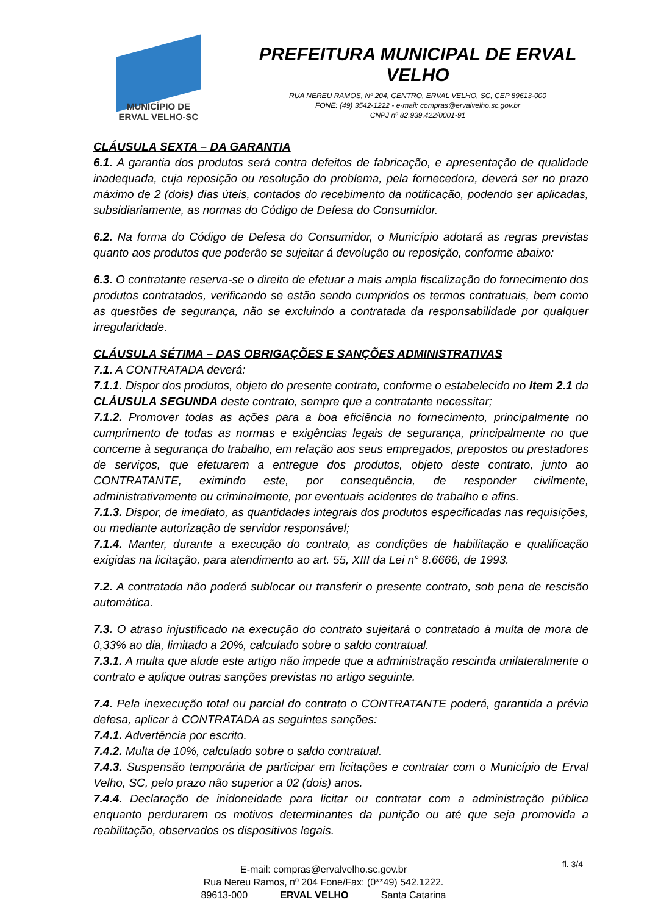MUNICÍPIO DE
ERVAL VELHO-SC
PREFEITURA MUNICIPAL DE ERVAL VELHO
RUA NEREU RAMOS, Nº 204, CENTRO, ERVAL VELHO, SC, CEP 89613-000
FONE: (49) 3542-1222 - e-mail: compras@ervalvelho.sc.gov.br
CNPJ nº 82.939.422/0001-91
CLÁUSULA SEXTA – DA GARANTIA
6.1. A garantia dos produtos será contra defeitos de fabricação, e apresentação de qualidade inadequada, cuja reposição ou resolução do problema, pela fornecedora, deverá ser no prazo máximo de 2 (dois) dias úteis, contados do recebimento da notificação, podendo ser aplicadas, subsidiariamente, as normas do Código de Defesa do Consumidor.
6.2. Na forma do Código de Defesa do Consumidor, o Município adotará as regras previstas quanto aos produtos que poderão se sujeitar á devolução ou reposição, conforme abaixo:
6.3. O contratante reserva-se o direito de efetuar a mais ampla fiscalização do fornecimento dos produtos contratados, verificando se estão sendo cumpridos os termos contratuais, bem como as questões de segurança, não se excluindo a contratada da responsabilidade por qualquer irregularidade.
CLÁUSULA SÉTIMA – DAS OBRIGAÇÕES E SANÇÕES ADMINISTRATIVAS
7.1. A CONTRATADA deverá:
7.1.1. Dispor dos produtos, objeto do presente contrato, conforme o estabelecido no Item 2.1 da CLÁUSULA SEGUNDA deste contrato, sempre que a contratante necessitar;
7.1.2. Promover todas as ações para a boa eficiência no fornecimento, principalmente no cumprimento de todas as normas e exigências legais de segurança, principalmente no que concerne à segurança do trabalho, em relação aos seus empregados, prepostos ou prestadores de serviços, que efetuarem a entregue dos produtos, objeto deste contrato, junto ao CONTRATANTE, eximindo este, por consequência, de responder civilmente, administrativamente ou criminalmente, por eventuais acidentes de trabalho e afins.
7.1.3. Dispor, de imediato, as quantidades integrais dos produtos especificadas nas requisições, ou mediante autorização de servidor responsável;
7.1.4. Manter, durante a execução do contrato, as condições de habilitação e qualificação exigidas na licitação, para atendimento ao art. 55, XIII da Lei n° 8.6666, de 1993.
7.2. A contratada não poderá sublocar ou transferir o presente contrato, sob pena de rescisão automática.
7.3. O atraso injustificado na execução do contrato sujeitará o contratado à multa de mora de 0,33% ao dia, limitado a 20%, calculado sobre o saldo contratual.
7.3.1. A multa que alude este artigo não impede que a administração rescinda unilateralmente o contrato e aplique outras sanções previstas no artigo seguinte.
7.4. Pela inexecução total ou parcial do contrato o CONTRATANTE poderá, garantida a prévia defesa, aplicar à CONTRATADA as seguintes sanções:
7.4.1. Advertência por escrito.
7.4.2. Multa de 10%, calculado sobre o saldo contratual.
7.4.3. Suspensão temporária de participar em licitações e contratar com o Município de Erval Velho, SC, pelo prazo não superior a 02 (dois) anos.
7.4.4. Declaração de inidoneidade para licitar ou contratar com a administração pública enquanto perdurarem os motivos determinantes da punição ou até que seja promovida a reabilitação, observados os dispositivos legais.
E-mail: compras@ervalvelho.sc.gov.br
Rua Nereu Ramos, nº 204 Fone/Fax: (0**49) 542.1222.
89613-000 ERVAL VELHO Santa Catarina
fl. 3/4